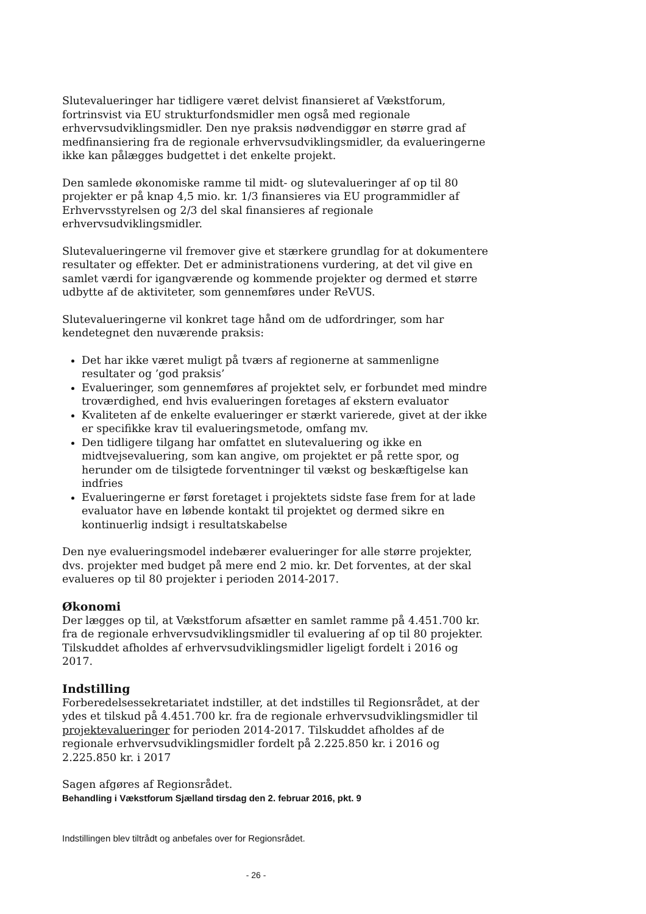Slutevalueringer har tidligere været delvist finansieret af Vækstforum, fortrinsvist via EU strukturfondsmidler men også med regionale erhvervsudviklingsmidler. Den nye praksis nødvendiggør en større grad af medfinansiering fra de regionale erhvervsudviklingsmidler, da evalueringerne ikke kan pålægges budgettet i det enkelte projekt.
Den samlede økonomiske ramme til midt- og slutevalueringer af op til 80 projekter er på knap 4,5 mio. kr. 1/3 finansieres via EU programmidler af Erhvervsstyrelsen og 2/3 del skal finansieres af regionale erhvervsudviklingsmidler.
Slutevalueringerne vil fremover give et stærkere grundlag for at dokumentere resultater og effekter. Det er administrationens vurdering, at det vil give en samlet værdi for igangværende og kommende projekter og dermed et større udbytte af de aktiviteter, som gennemføres under ReVUS.
Slutevalueringerne vil konkret tage hånd om de udfordringer, som har kendetegnet den nuværende praksis:
Det har ikke været muligt på tværs af regionerne at sammenligne resultater og ’god praksis’
Evalueringer, som gennemføres af projektet selv, er forbundet med mindre troværdighed, end hvis evalueringen foretages af ekstern evaluator
Kvaliteten af de enkelte evalueringer er stærkt varierede, givet at der ikke er specifikke krav til evalueringsmetode, omfang mv.
Den tidligere tilgang har omfattet en slutevaluering og ikke en midtvejsevaluering, som kan angive, om projektet er på rette spor, og herunder om de tilsigtede forventninger til vækst og beskæftigelse kan indfries
Evalueringerne er først foretaget i projektets sidste fase frem for at lade evaluator have en løbende kontakt til projektet og dermed sikre en kontinuerlig indsigt i resultatskabelse
Den nye evalueringsmodel indebærer evalueringer for alle større projekter, dvs. projekter med budget på mere end 2 mio. kr. Det forventes, at der skal evalueres op til 80 projekter i perioden 2014-2017.
Økonomi
Der lægges op til, at Vækstforum afsætter en samlet ramme på 4.451.700 kr. fra de regionale erhvervsudviklingsmidler til evaluering af op til 80 projekter. Tilskuddet afholdes af erhvervsudviklingsmidler ligeligt fordelt i 2016 og 2017.
Indstilling
Forberedelsessekretariatet indstiller, at det indstilles til Regionsrådet, at der ydes et tilskud på 4.451.700 kr. fra de regionale erhvervsudviklingsmidler til projektevalueringer for perioden 2014-2017. Tilskuddet afholdes af de regionale erhvervsudviklingsmidler fordelt på 2.225.850 kr. i 2016 og 2.225.850 kr. i 2017
Sagen afgøres af Regionsrådet.
Behandling i Vækstforum Sjælland tirsdag den 2. februar 2016, pkt. 9
Indstillingen blev tiltrådt og anbefales over for Regionsrådet.
- 26 -